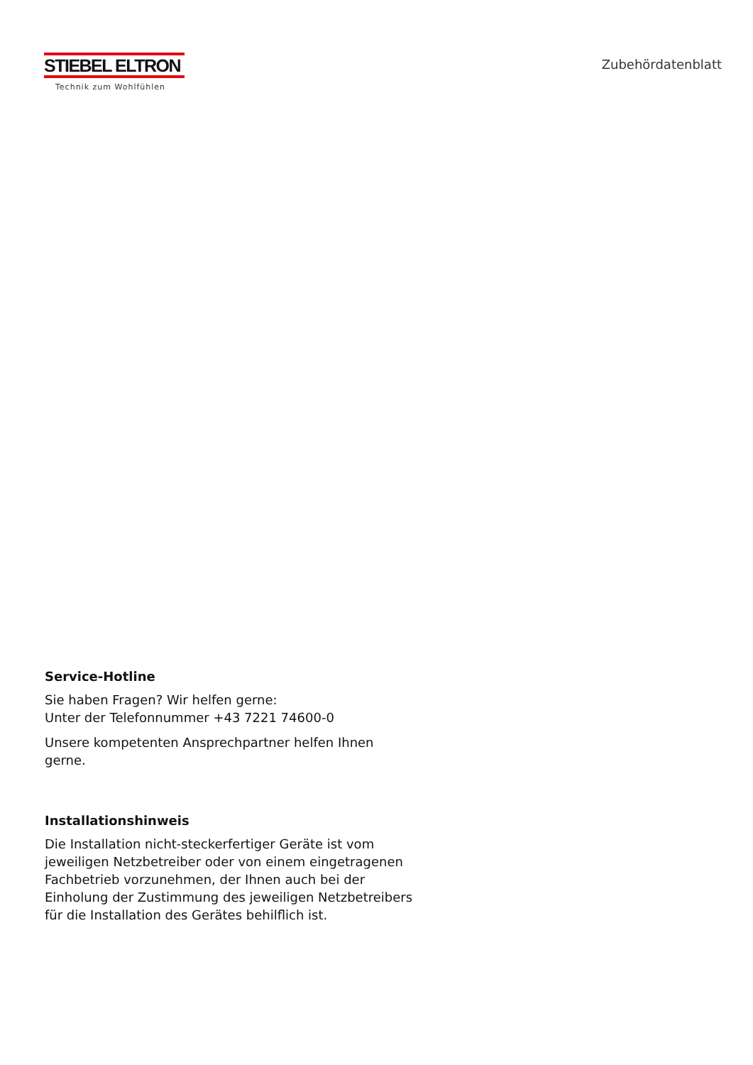STIEBEL ELTRON
Technik zum Wohlfühlen
Zubehördatenblatt
Service-Hotline
Sie haben Fragen? Wir helfen gerne:
Unter der Telefonnummer +43 7221 74600-0
Unsere kompetenten Ansprechpartner helfen Ihnen gerne.
Installationshinweis
Die Installation nicht-steckerfertiger Geräte ist vom jeweiligen Netzbetreiber oder von einem eingetragenen Fachbetrieb vorzunehmen, der Ihnen auch bei der Einholung der Zustimmung des jeweiligen Netzbetreibers für die Installation des Gerätes behilflich ist.